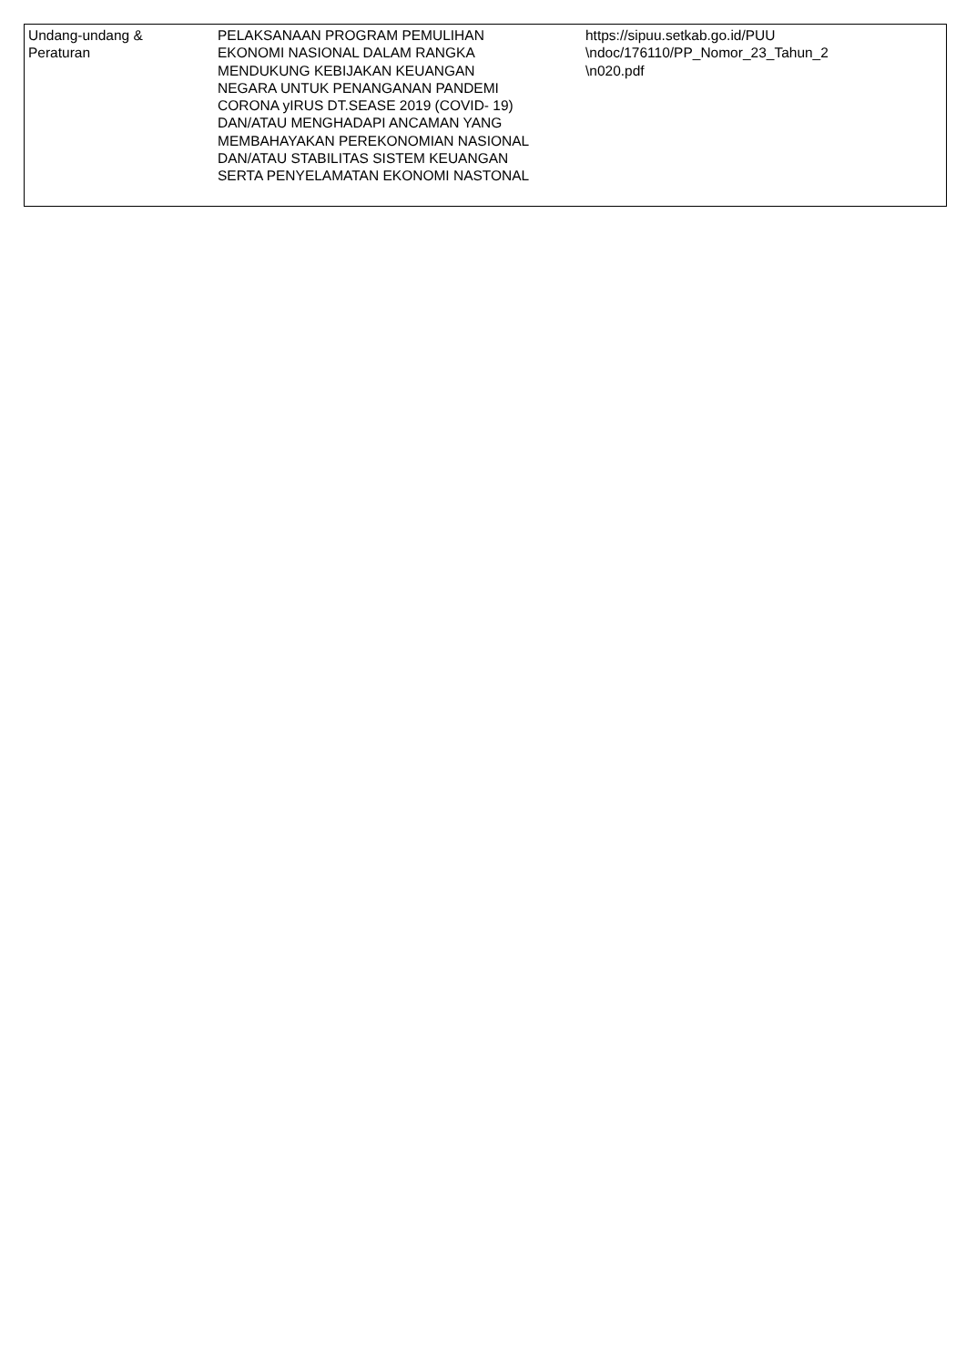| Undang-undang & Peraturan | PELAKSANAAN PROGRAM PEMULIHAN EKONOMI NASIONAL DALAM RANGKA MENDUKUNG KEBIJAKAN KEUANGAN NEGARA UNTUK PENANGANAN PANDEMI CORONA yIRUS DT.SEASE 2019 (COVID- 19) DAN/ATAU MENGHADAPI ANCAMAN YANG MEMBAHAYAKAN PEREKONOMIAN NASIONAL DAN/ATAU STABILITAS SISTEM KEUANGAN SERTA PENYELAMATAN EKONOMI NASTONAL | https://sipuu.setkab.go.id/PUU \ndoc/176110/PP_Nomor_23_Tahun_2 \n020.pdf |